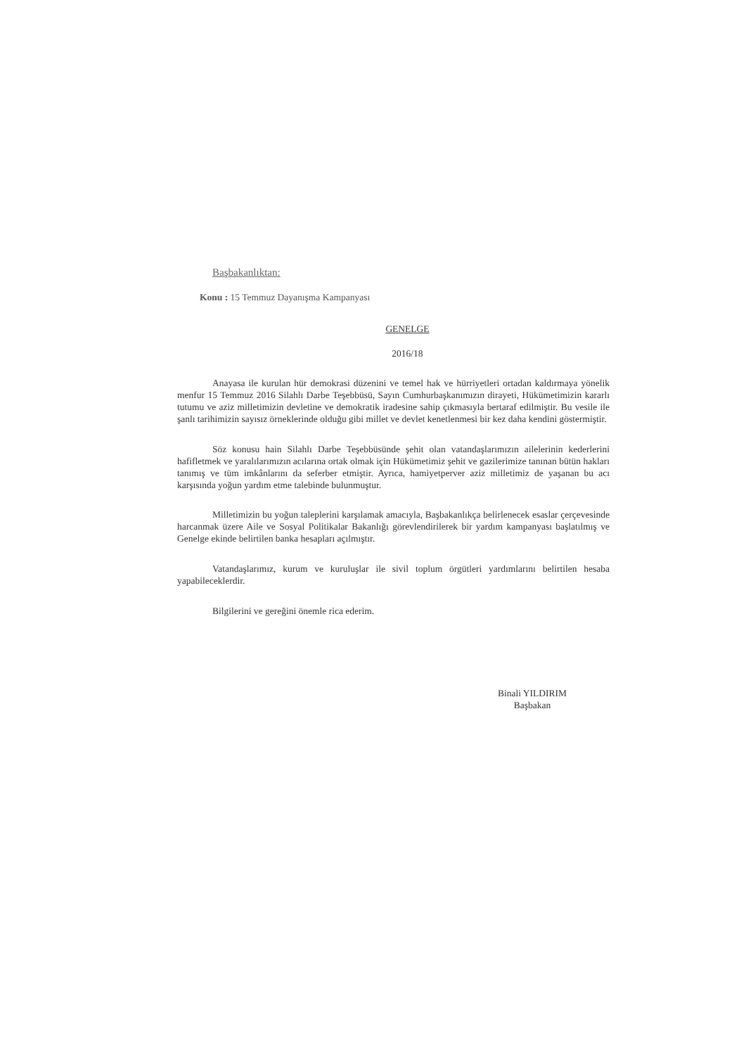Başbakanlıktan:
Konu : 15 Temmuz Dayanışma Kampanyası
GENELGE
2016/18
Anayasa ile kurulan hür demokrasi düzenini ve temel hak ve hürriyetleri ortadan kaldırmaya yönelik menfur 15 Temmuz 2016 Silahlı Darbe Teşebbüsü, Sayın Cumhurbaşkanımızın dirayeti, Hükümetimizin kararlı tutumu ve aziz milletimizin devletine ve demokratik iradesine sahip çıkmasıyla bertaraf edilmiştir. Bu vesile ile şanlı tarihimizin sayısız örneklerinde olduğu gibi millet ve devlet kenetlenmesi bir kez daha kendini göstermiştir.
Söz konusu hain Silahlı Darbe Teşebbüsünde şehit olan vatandaşlarımızın ailelerinin kederlerini hafifletmek ve yaralılarımızın acılarına ortak olmak için Hükümetimiz şehit ve gazilerimize tanınan bütün hakları tanımış ve tüm imkânlarını da seferber etmiştir. Ayrıca, hamiyetperver aziz milletimiz de yaşanan bu acı karşısında yoğun yardım etme talebinde bulunmuştur.
Milletimizin bu yoğun taleplerini karşılamak amacıyla, Başbakanlıkça belirlenecek esaslar çerçevesinde harcanmak üzere Aile ve Sosyal Politikalar Bakanlığı görevlendirilerek bir yardım kampanyası başlatılmış ve Genelge ekinde belirtilen banka hesapları açılmıştır.
Vatandaşlarımız, kurum ve kuruluşlar ile sivil toplum örgütleri yardımlarını belirtilen hesaba yapabileceklerdir.
Bilgilerini ve gereğini önemle rica ederim.
Binali YILDIRIM
Başbakan